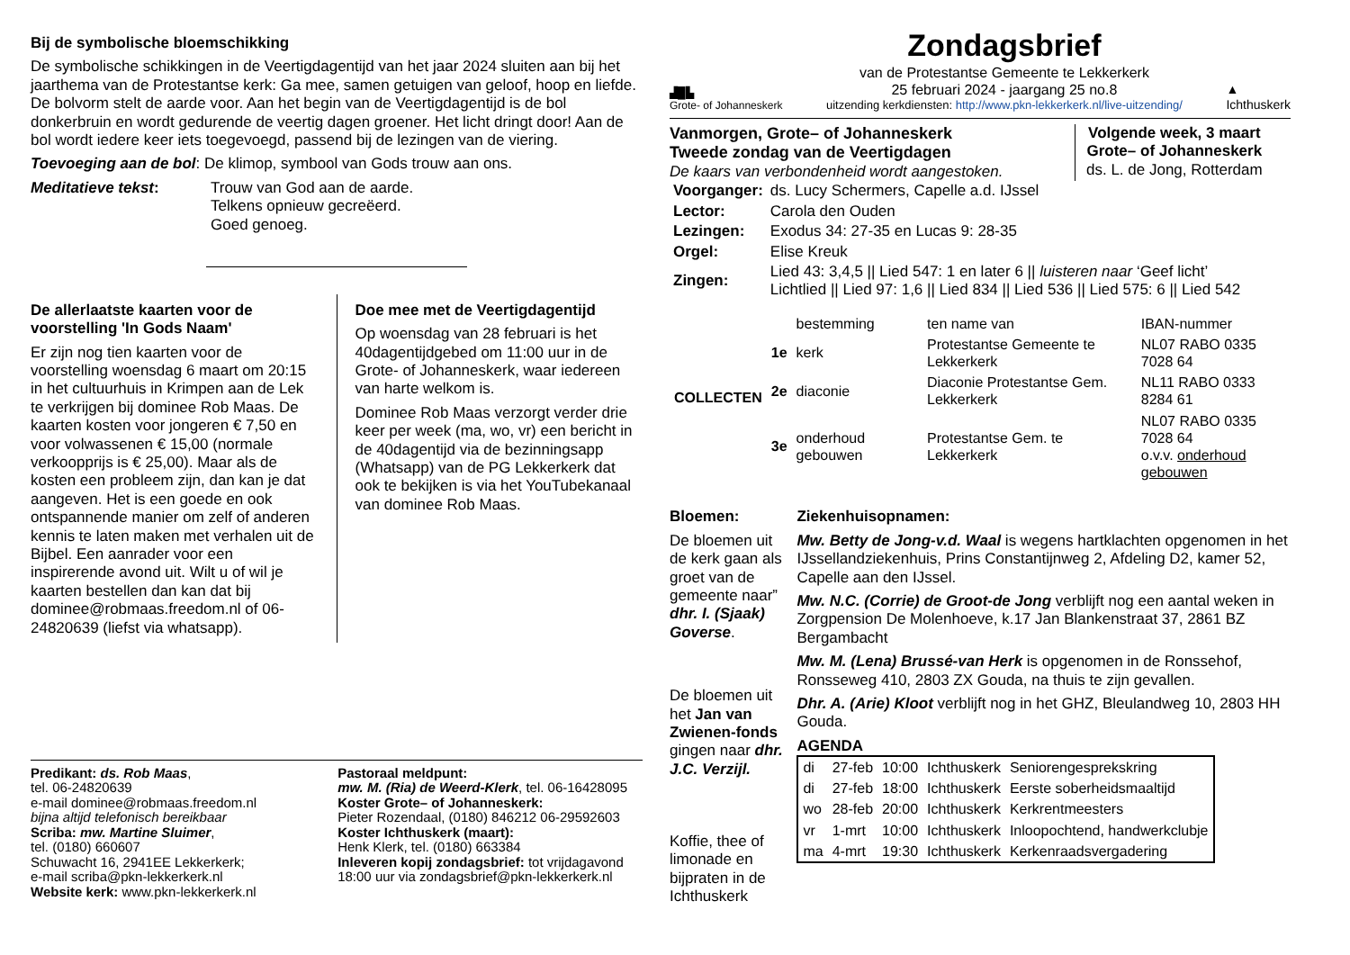Bij de symbolische bloemschikking
De symbolische schikkingen in de Veertigdagentijd van het jaar 2024 sluiten aan bij het jaarthema van de Protestantse kerk: Ga mee, samen getuigen van geloof, hoop en liefde. De bolvorm stelt de aarde voor. Aan het begin van de Veertigdagentijd is de bol donkerbruin en wordt gedurende de veertig dagen groener. Het licht dringt door! Aan de bol wordt iedere keer iets toegevoegd, passend bij de lezingen van de viering.
Toevoeging aan de bol: De klimop, symbool van Gods trouw aan ons.
Meditatieve tekst: Trouw van God aan de aarde.
Telkens opnieuw gecreëerd.
Goed genoeg.
De allerlaatste kaarten voor de voorstelling 'In Gods Naam'
Er zijn nog tien kaarten voor de voorstelling woensdag 6 maart om 20:15 in het cultuurhuis in Krimpen aan de Lek te verkrijgen bij dominee Rob Maas. De kaarten kosten voor jongeren € 7,50 en voor volwassenen € 15,00 (normale verkoopprijs is € 25,00). Maar als de kosten een probleem zijn, dan kan je dat aangeven. Het is een goede en ook ontspannende manier om zelf of anderen kennis te laten maken met verhalen uit de Bijbel. Een aanrader voor een inspirerende avond uit. Wilt u of wil je kaarten bestellen dan kan dat bij dominee@robmaas.freedom.nl of 06-24820639 (liefst via whatsapp).
Doe mee met de Veertigdagentijd
Op woensdag van 28 februari is het 40dagentijdgebed om 11:00 uur in de Grote- of Johanneskerk, waar iedereen van harte welkom is.
Dominee Rob Maas verzorgt verder drie keer per week (ma, wo, vr) een bericht in de 40dagentijd via de bezinningsapp (Whatsapp) van de PG Lekkerkerk dat ook te bekijken is via het YouTubekanaal van dominee Rob Maas.
Predikant: ds. Rob Maas,
tel. 06-24820639
e-mail dominee@robmaas.freedom.nl
bijna altijd telefonisch bereikbaar
Scriba: mw. Martine Sluimer,
tel. (0180) 660607
Schuwacht 16, 2941EE Lekkerkerk;
e-mail scriba@pkn-lekkerkerk.nl
Website kerk: www.pkn-lekkerkerk.nl
Pastoraal meldpunt:
mw. M. (Ria) de Weerd-Klerk, tel. 06-16428095
Koster Grote– of Johanneskerk:
Pieter Rozendaal, (0180) 846212 06-29592603
Koster Ichthuskerk (maart):
Henk Klerk, tel. (0180) 663384
Inleveren kopij zondagsbrief: tot vrijdagavond 18:00 uur via zondagsbrief@pkn-lekkerkerk.nl
▟█▙
Grote- of Johanneskerk
Zondagsbrief
van de Protestantse Gemeente te Lekkerkerk
25 februari 2024 - jaargang 25 no.8
uitzending kerkdiensten: http://www.pkn-lekkerkerk.nl/live-uitzending/
▲
Ichthuskerk
Vanmorgen, Grote– of Johanneskerk
Tweede zondag van de Veertigdagen
De kaars van verbondenheid wordt aangestoken.
Volgende week, 3 maart
Grote– of Johanneskerk
ds. L. de Jong, Rotterdam
| Voorganger: | ds. Lucy Schermers, Capelle a.d. IJssel |
| Lector: | Carola den Ouden |
| Lezingen: | Exodus 34: 27-35 en Lucas 9: 28-35 |
| Orgel: | Elise Kreuk |
| Zingen: | Lied 43: 3,4,5 // Lied 547: 1 en later 6 // luisteren naar ‘Geef licht’ Lichtlied // Lied 97: 1,6 // Lied 834 // Lied 536 // Lied 575: 6 // Lied 542 |
| COLLECTEN | | bestemming | ten name van | IBAN-nummer |
| | 1e | kerk | Protestantse Gemeente te Lekkerkerk | NL07 RABO 0335 7028 64 |
| | 2e | diaconie | Diaconie Protestantse Gem. Lekkerkerk | NL11 RABO 0333 8284 61 |
| | 3e | onderhoud gebouwen | Protestantse Gem. te Lekkerkerk | NL07 RABO 0335 7028 64 o.v.v. onderhoud gebouwen |
Bloemen:
De bloemen uit de kerk gaan als groet van de gemeente naar” dhr. I. (Sjaak) Goverse.
De bloemen uit het Jan van Zwienen-fonds gingen naar dhr. J.C. Verzijl.
Koffie, thee of limonade en bijpraten in de Ichthuskerk
Ziekenhuisopnamen:
Mw. Betty de Jong-v.d. Waal is wegens hartklachten opgenomen in het IJssellandziekenhuis, Prins Constantijnweg 2, Afdeling D2, kamer 52, Capelle aan den IJssel.
Mw. N.C. (Corrie) de Groot-de Jong verblijft nog een aantal weken in Zorgpension De Molenhoeve, k.17 Jan Blankenstraat 37, 2861 BZ Bergambacht
Mw. M. (Lena) Brussé-van Herk is opgenomen in de Ronssehof, Ronsseweg 410, 2803 ZX Gouda, na thuis te zijn gevallen.
Dhr. A. (Arie) Kloot verblijft nog in het GHZ, Bleulandweg 10, 2803 HH Gouda.
AGENDA
| di | 27-feb | 10:00 | Ichthuskerk | Seniorengesprekskring |
| di | 27-feb | 18:00 | Ichthuskerk | Eerste soberheidsmaaltijd |
| wo | 28-feb | 20:00 | Ichthuskerk | Kerkrentmeesters |
| vr | 1-mrt | 10:00 | Ichthuskerk | Inloopochtend, handwerkclubje |
| ma | 4-mrt | 19:30 | Ichthuskerk | Kerkenraadsvergadering |